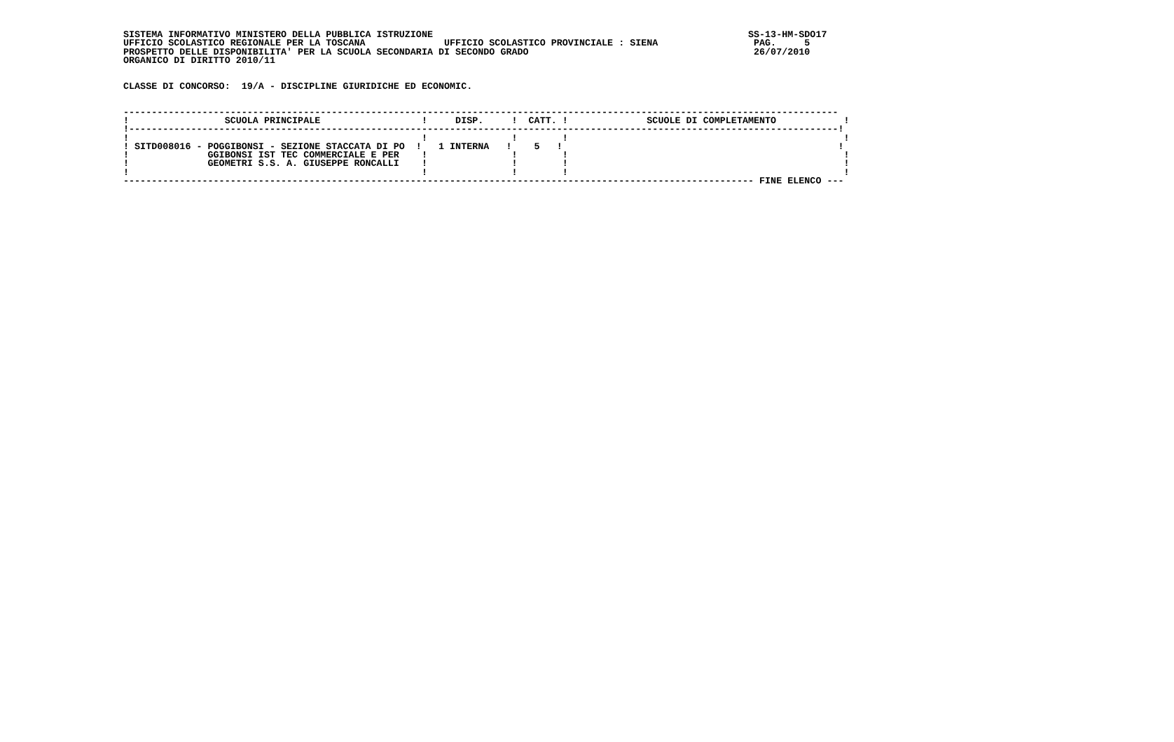SISTEMA INFORMATIVO MINISTERO DELLA PUBBLICA ISTRUZIONE                                                        SS-13-HM-SDO17
UFFICIO SCOLASTICO REGIONALE PER LA TOSCANA              UFFICIO SCOLASTICO PROVINCIALE : SIENA                 PAG.     5
PROSPETTO DELLE DISPONIBILITA' PER LA SCUOLA SECONDARIA DI SECONDO GRADO                                        26/07/2010
ORGANICO DI DIRITTO 2010/11


CLASSE DI CONCORSO:  19/A - DISCIPLINE GIURIDICHE ED ECONOMIC.


-------------------------------------------------------------------------------------------------------------------------------
!                 SCUOLA PRINCIPALE                  !     DISP.     !  CATT. !              SCUOLE DI COMPLETAMENTO            !
!------------------------------------------------------------------------------------------------------------------------------!
!                                                    !               !        !                                                 !
! SITD008016 - POGGIBONSI - SEZIONE STACCATA DI PO  !   1 INTERNA   !    5   !                                                 !
!              GGIBONSI IST TEC COMMERCIALE E PER    !               !        !                                                 !
!              GEOMETRI S.S. A. GIUSEPPE RONCALLI    !               !        !                                                 !
!                                                    !               !        !                                                 !
---------------------------------------------------------------------------------------------------------------- FINE ELENCO ---